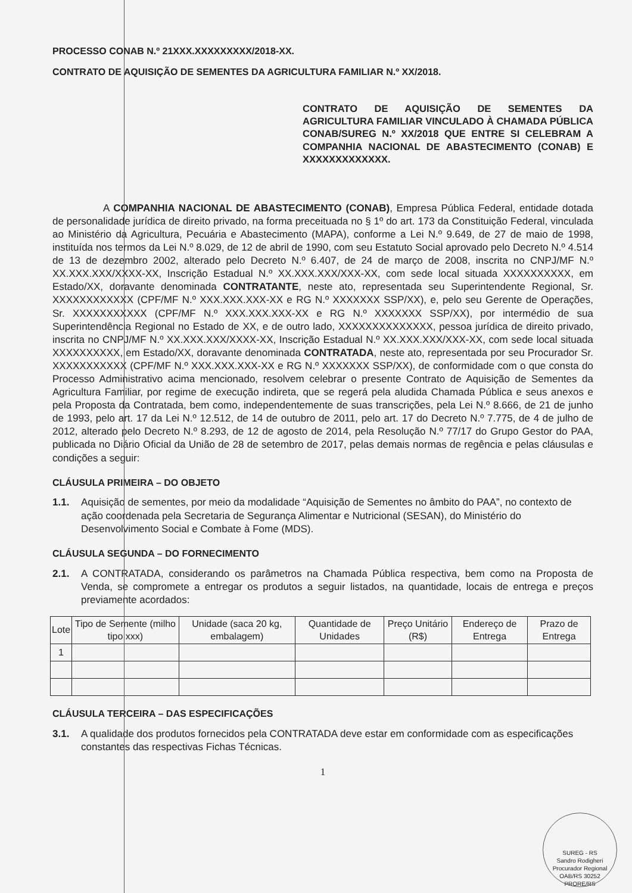PROCESSO CONAB N.º 21XXX.XXXXXXXXX/2018-XX.
CONTRATO DE AQUISIÇÃO DE SEMENTES DA AGRICULTURA FAMILIAR N.º XX/2018.
CONTRATO DE AQUISIÇÃO DE SEMENTES DA AGRICULTURA FAMILIAR VINCULADO À CHAMADA PÚBLICA CONAB/SUREG N.º XX/2018 QUE ENTRE SI CELEBRAM A COMPANHIA NACIONAL DE ABASTECIMENTO (CONAB) E XXXXXXXXXXXXX.
A COMPANHIA NACIONAL DE ABASTECIMENTO (CONAB), Empresa Pública Federal, entidade dotada de personalidade jurídica de direito privado, na forma preceituada no § 1º do art. 173 da Constituição Federal, vinculada ao Ministério da Agricultura, Pecuária e Abastecimento (MAPA), conforme a Lei N.º 9.649, de 27 de maio de 1998, instituída nos termos da Lei N.º 8.029, de 12 de abril de 1990, com seu Estatuto Social aprovado pelo Decreto N.º 4.514 de 13 de dezembro 2002, alterado pelo Decreto N.º 6.407, de 24 de março de 2008, inscrita no CNPJ/MF N.º XX.XXX.XXX/XXXX-XX, Inscrição Estadual N.º XX.XXX.XXX/XXX-XX, com sede local situada XXXXXXXXXX, em Estado/XX, doravante denominada CONTRATANTE, neste ato, representada seu Superintendente Regional, Sr. XXXXXXXXXXXX (CPF/MF N.º XXX.XXX.XXX-XX e RG N.º XXXXXXX SSP/XX), e, pelo seu Gerente de Operações, Sr. XXXXXXXXXXX (CPF/MF N.º XXX.XXX.XXX-XX e RG N.º XXXXXXX SSP/XX), por intermédio de sua Superintendência Regional no Estado de XX, e de outro lado, XXXXXXXXXXXXXX, pessoa jurídica de direito privado, inscrita no CNPJ/MF N.º XX.XXX.XXX/XXXX-XX, Inscrição Estadual N.º XX.XXX.XXX/XXX-XX, com sede local situada XXXXXXXXXX, em Estado/XX, doravante denominada CONTRATADA, neste ato, representada por seu Procurador Sr. XXXXXXXXXXX (CPF/MF N.º XXX.XXX.XXX-XX e RG N.º XXXXXXX SSP/XX), de conformidade com o que consta do Processo Administrativo acima mencionado, resolvem celebrar o presente Contrato de Aquisição de Sementes da Agricultura Familiar, por regime de execução indireta, que se regerá pela aludida Chamada Pública e seus anexos e pela Proposta da Contratada, bem como, independentemente de suas transcrições, pela Lei N.º 8.666, de 21 de junho de 1993, pelo art. 17 da Lei N.º 12.512, de 14 de outubro de 2011, pelo art. 17 do Decreto N.º 7.775, de 4 de julho de 2012, alterado pelo Decreto N.º 8.293, de 12 de agosto de 2014, pela Resolução N.º 77/17 do Grupo Gestor do PAA, publicada no Diário Oficial da União de 28 de setembro de 2017, pelas demais normas de regência e pelas cláusulas e condições a seguir:
CLÁUSULA PRIMEIRA – DO OBJETO
1.1. Aquisição de sementes, por meio da modalidade “Aquisição de Sementes no âmbito do PAA”, no contexto de ação coordenada pela Secretaria de Segurança Alimentar e Nutricional (SESAN), do Ministério do Desenvolvimento Social e Combate à Fome (MDS).
CLÁUSULA SEGUNDA – DO FORNECIMENTO
2.1. A CONTRATADA, considerando os parâmetros na Chamada Pública respectiva, bem como na Proposta de Venda, se compromete a entregar os produtos a seguir listados, na quantidade, locais de entrega e preços previamente acordados:
| Lote | Tipo de Semente (milho tipo xxx) | Unidade (saca 20 kg, embalagem) | Quantidade de Unidades | Preço Unitário (R$) | Endereço de Entrega | Prazo de Entrega |
| --- | --- | --- | --- | --- | --- | --- |
| 1 | | | | | | |
CLÁUSULA TERCEIRA – DAS ESPECIFICAÇÕES
3.1. A qualidade dos produtos fornecidos pela CONTRATADA deve estar em conformidade com as especificações constantes das respectivas Fichas Técnicas.
1
SUREG - RS
Sandro Rodigheri
Procurador Regional
OAB/RS 30252
PRORE/RS